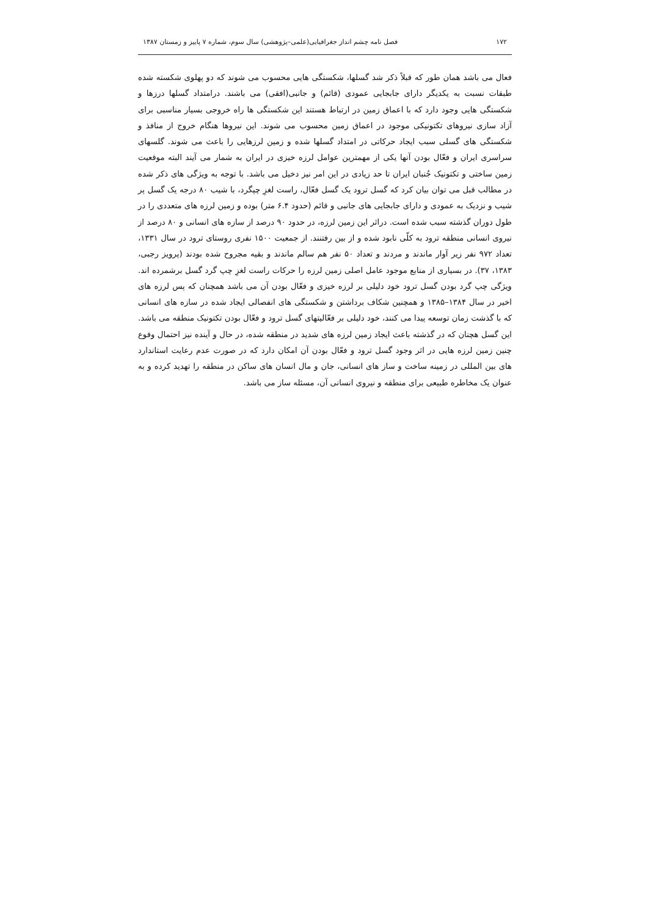۱۷۲ فصل نامه چشم انداز جغرافیایی(علمی–پژوهشی) سال سوم، شماره ۷ پاییز و زمستان ۱۳۸۷
فعال می باشد همان طور که قبلاً ذکر شد گسلها، شکستگی هایی محسوب می شوند که دو پهلوی شکسته شده طبقات نسبت به یکدیگر دارای جابجایی عمودی (قائم) و جانبی(افقی) می باشند. درامتداد گسلها درزها و شکستگی هایی وجود دارد که با اعماق زمین در ارتباط هستند این شکستگی ها راه خروجی بسیار مناسبی برای آزاد سازی نیروهای تکتونیکی موجود در اعماق زمین محسوب می شوند. این نیروها هنگام خروج از منافذ و شکستگی های گسلی سبب ایجاد حرکاتی در امتداد گسلها شده و زمین لرزهایی را باعث می شوند. گلسهای سراسری ایران و فعّال بودن آنها یکی از مهمترین عوامل لرزه خیزی در ایران به شمار می آیند البته موقعیت زمین ساختی و تکتونیک جُنبان ایران تا حد زیادی در این امر نیز دخیل می باشد. با توجه به ویژگی های ذکر شده در مطالب قبل می توان بیان کرد که گسل ترود یک گسل فعّال، راست لغزِ چپگرد، با شیب ۸۰ درجه یک گسل پر شیب و نزدیک به عمودی و دارای جابجایی های جانبی و قائم (حدود ۶.۴ متر) بوده و زمین لرزه های متعددی را در طول دوران گذشته سبب شده است. دراثر این زمین لرزه، در حدود ۹۰ درصد از سازه های انسانی و ۸۰ درصد از نیروی انسانی منطقه ترود به کلّی نابود شده و از بین رفتنند. از جمعیت ۱۵۰۰ نفری روستای ترود در سال ۱۳۳۱، تعداد ۹۷۲ نفر زیر آوار ماندند و مردند و تعداد ۵۰ نفر هم سالم ماندند و بقیه مجروح شده بودند (پرویز رجبی، ۱۳۸۳، ۳۷). در بسیاری از منابع موجود عامل اصلی زمین لرزه را حرکات راست لغزِ چپ گرد گسل برشمرده اند. ویژگی چپ گرد بودن گسل ترود خود دلیلی بر لرزه خیزی و فعّال بودن آن می باشد همچنان که پس لرزه های اخیر در سال ۱۳۸۴–۱۳۸۵ و همچنین شکاف برداشتن و شکستگی های انفصالی ایجاد شده در سازه های انسانی که با گذشت زمان توسعه پیدا می کنند، خود دلیلی بر فعّالیتهای گسل ترود و فعّال بودن تکتونیک منطقه می باشد. این گسل هچنان که در گذشته باعث ایجاد زمین لرزه های شدید در منطقه شده، در حال و آینده نیز احتمال وقوع چنین زمین لرزه هایی در اثر وجود گسل ترود و فعّال بودن آن امکان دارد که در صورت عدم رعایت استاندارد های بین المللی در زمینه ساخت و ساز های انسانی، جان و مال انسان های ساکن در منطقه را تهدید کرده و به عنوان یک مخاطره طبیعی برای منطقه و نیروی انسانی آن، مسئله ساز می باشد.